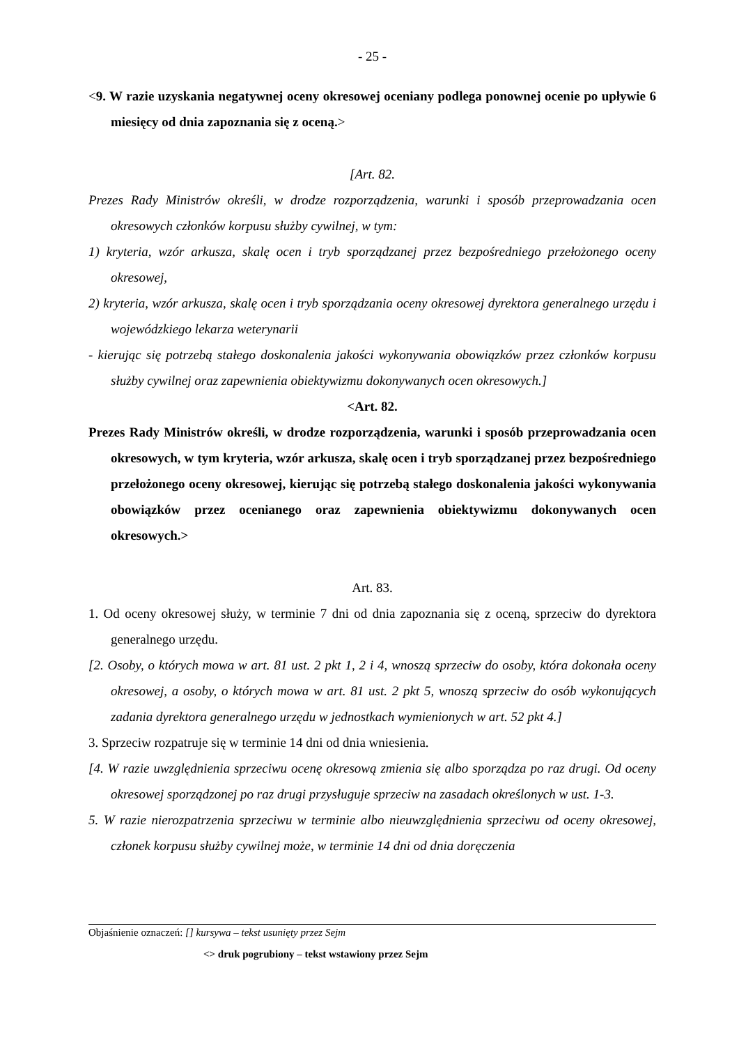- 25 -
<9. W razie uzyskania negatywnej oceny okresowej oceniany podlega ponownej ocenie po upływie 6 miesięcy od dnia zapoznania się z oceną.>
[Art. 82.
Prezes Rady Ministrów określi, w drodze rozporządzenia, warunki i sposób przeprowadzania ocen okresowych członków korpusu służby cywilnej, w tym:
1) kryteria, wzór arkusza, skalę ocen i tryb sporządzanej przez bezpośredniego przełożonego oceny okresowej,
2) kryteria, wzór arkusza, skalę ocen i tryb sporządzania oceny okresowej dyrektora generalnego urzędu i wojewódzkiego lekarza weterynarii
- kierując się potrzebą stałego doskonalenia jakości wykonywania obowiązków przez członków korpusu służby cywilnej oraz zapewnienia obiektywizmu dokonywanych ocen okresowych.]
<Art. 82.
Prezes Rady Ministrów określi, w drodze rozporządzenia, warunki i sposób przeprowadzania ocen okresowych, w tym kryteria, wzór arkusza, skalę ocen i tryb sporządzanej przez bezpośredniego przełożonego oceny okresowej, kierując się potrzebą stałego doskonalenia jakości wykonywania obowiązków przez ocenianego oraz zapewnienia obiektywizmu dokonywanych ocen okresowych.>
Art. 83.
1. Od oceny okresowej służy, w terminie 7 dni od dnia zapoznania się z oceną, sprzeciw do dyrektora generalnego urzędu.
[2. Osoby, o których mowa w art. 81 ust. 2 pkt 1, 2 i 4, wnoszą sprzeciw do osoby, która dokonała oceny okresowej, a osoby, o których mowa w art. 81 ust. 2 pkt 5, wnoszą sprzeciw do osób wykonujących zadania dyrektora generalnego urzędu w jednostkach wymienionych w art. 52 pkt 4.]
3. Sprzeciw rozpatruje się w terminie 14 dni od dnia wniesienia.
[4. W razie uwzględnienia sprzeciwu ocenę okresową zmienia się albo sporządza po raz drugi. Od oceny okresowej sporządzonej po raz drugi przysługuje sprzeciw na zasadach określonych w ust. 1-3.
5. W razie nierozpatrzenia sprzeciwu w terminie albo nieuwzględnienia sprzeciwu od oceny okresowej, członek korpusu służby cywilnej może, w terminie 14 dni od dnia doręczenia
Objaśnienie oznaczeń: [] kursywa – tekst usunięty przez Sejm
<> druk pogrubiony – tekst wstawiony przez Sejm